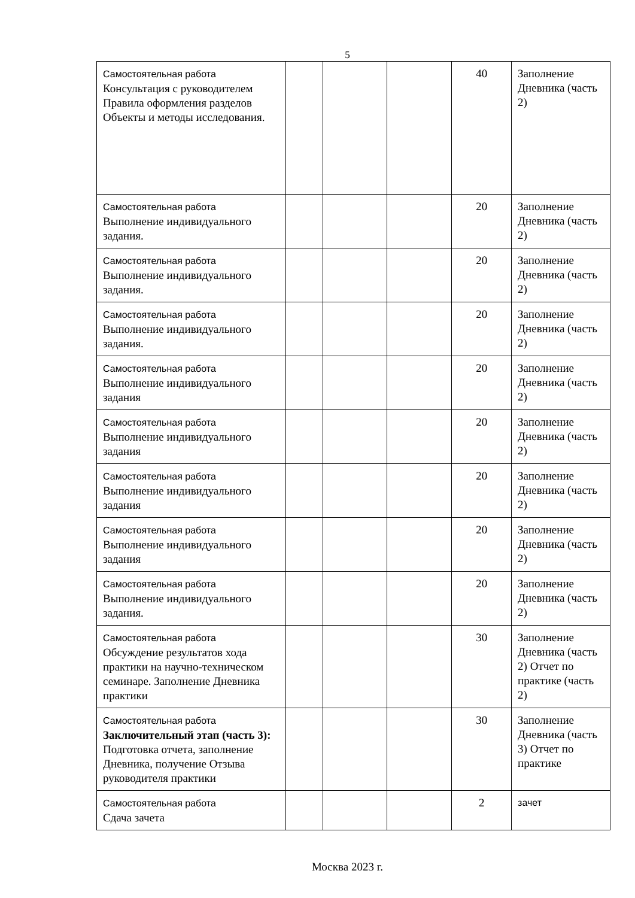5
| Самостоятельная работа Консультация с руководителем Правила оформления разделов Объекты и методы исследования. | | | | 40 | Заполнение Дневника (часть 2) |
| Самостоятельная работа Выполнение индивидуального задания. | | | | 20 | Заполнение Дневника (часть 2) |
| Самостоятельная работа Выполнение индивидуального задания. | | | | 20 | Заполнение Дневника (часть 2) |
| Самостоятельная работа Выполнение индивидуального задания. | | | | 20 | Заполнение Дневника (часть 2) |
| Самостоятельная работа Выполнение индивидуального задания | | | | 20 | Заполнение Дневника (часть 2) |
| Самостоятельная работа Выполнение индивидуального задания | | | | 20 | Заполнение Дневника (часть 2) |
| Самостоятельная работа Выполнение индивидуального задания | | | | 20 | Заполнение Дневника (часть 2) |
| Самостоятельная работа Выполнение индивидуального задания | | | | 20 | Заполнение Дневника (часть 2) |
| Самостоятельная работа Выполнение индивидуального задания. | | | | 20 | Заполнение Дневника (часть 2) |
| Самостоятельная работа Обсуждение результатов хода практики на научно-техническом семинаре. Заполнение Дневника практики | | | | 30 | Заполнение Дневника (часть 2) Отчет по практике (часть 2) |
| Самостоятельная работа Заключительный этап (часть 3): Подготовка отчета, заполнение Дневника, получение Отзыва руководителя практики | | | | 30 | Заполнение Дневника (часть 3) Отчет по практике |
| Самостоятельная работа Сдача зачета | | | | 2 | зачет |
Москва 2023 г.